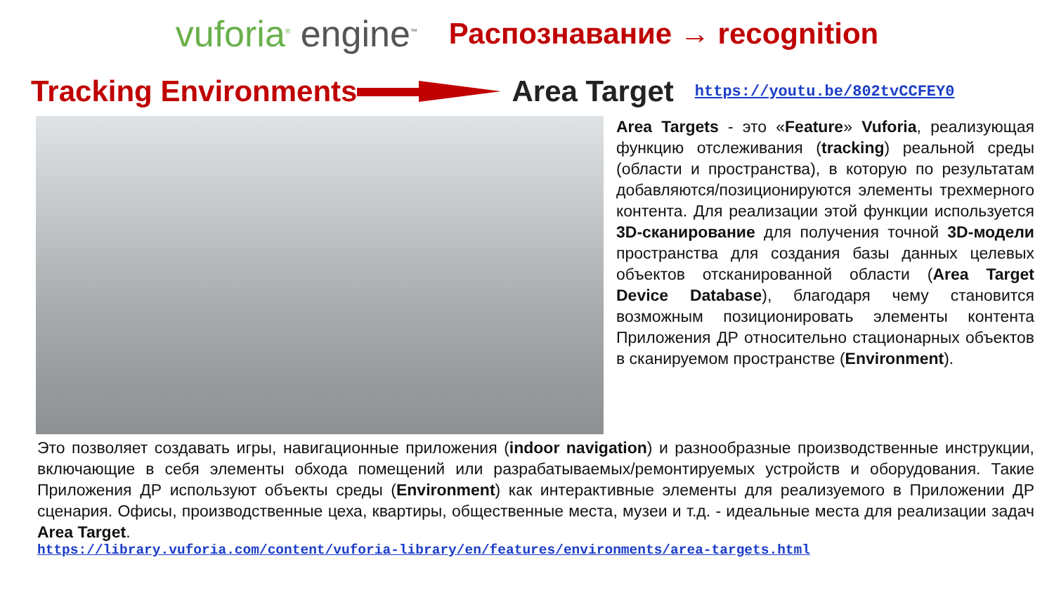vuforia<sup>®</sup> engine<sup>™</sup>
Распознавание → recognition
Tracking Environments Area Target https://youtu.be/802tvCCFEY0
Area Targets - это «Feature» Vuforia, реализующая функцию отслеживания (tracking) реальной среды (области и пространства), в которую по результатам добавляются/позиционируются элементы трехмерного контента. Для реализации этой функции используется 3D-сканирование для получения точной 3D-модели пространства для создания базы данных целевых объектов отсканированной области (Area Target Device Database), благодаря чему становится возможным позиционировать элементы контента Приложения ДР относительно стационарных объектов в сканируемом пространстве (Environment).
Это позволяет создавать игры, навигационные приложения (indoor navigation) и разнообразные производственные инструкции, включающие в себя элементы обхода помещений или разрабатываемых/ремонтируемых устройств и оборудования. Такие Приложения ДР используют объекты среды (Environment) как интерактивные элементы для реализуемого в Приложении ДР сценария. Офисы, производственные цеха, квартиры, общественные места, музеи и т.д. - идеальные места для реализации задач Area Target.
https://library.vuforia.com/content/vuforia-library/en/features/environments/area-targets.html